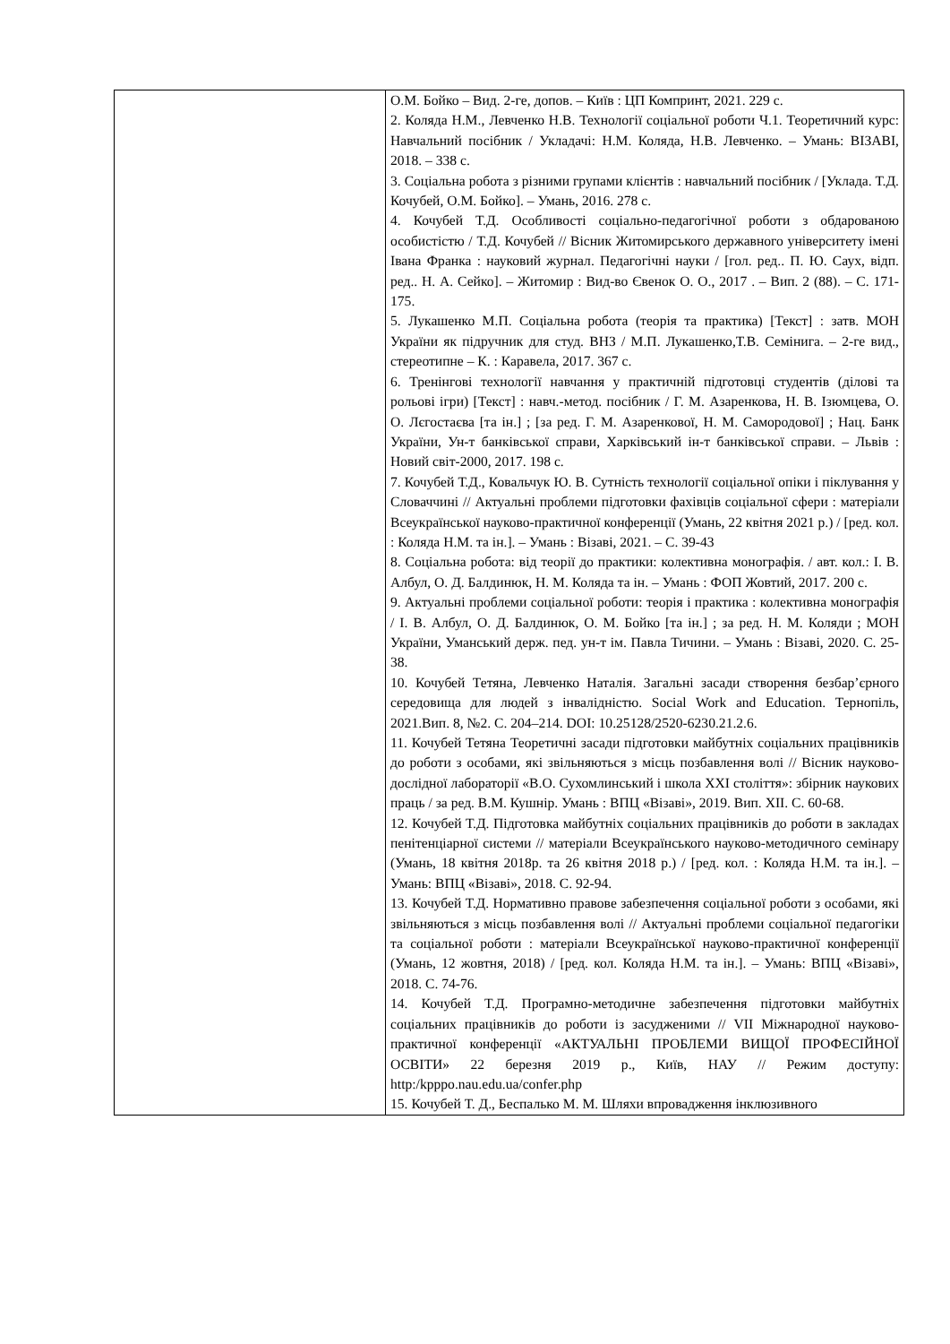| | О.М. Бойко – Вид. 2-ге, допов. – Київ : ЦП Компринт, 2021. 229 с. 2. Коляда Н.М., Левченко Н.В. Технології соціальної роботи Ч.1. Теоретичний курс: Навчальний посібник / Укладачі: Н.М. Коляда, Н.В. Левченко. – Умань: ВІЗАВІ, 2018. – 338 с. 3. Соціальна робота з різними групами клієнтів : навчальний посібник / [Уклада. Т.Д. Кочубей, О.М. Бойко]. – Умань, 2016. 278 с. 4. Кочубей Т.Д. Особливості соціально-педагогічної роботи з обдарованою особистістю / Т.Д. Кочубей // Вісник Житомирського державного університету імені Івана Франка : науковий журнал. Педагогічні науки / [гол. ред.. П. Ю. Саух, відп. ред.. Н. А. Сейко]. – Житомир : Вид-во Євенок О. О., 2017 . – Вип. 2 (88). – С. 171-175. 5. Лукашенко М.П. Соціальна робота (теорія та практика) [Текст] : затв. МОН України як підручник для студ. ВНЗ / М.П. Лукашенко,Т.В. Семінига. – 2-ге вид., стереотипне – К. : Каравела, 2017. 367 с. 6. Тренінгові технології навчання у практичній підготовці студентів (ділові та рольові ігри) [Текст] : навч.-метод. посібник / Г. М. Азаренкова, Н. В. Ізюмцева, О. О. Лєгостаєва [та ін.] ; [за ред. Г. М. Азаренкової, Н. М. Самородової] ; Нац. Банк України, Ун-т банківської справи, Харківський ін-т банківської справи. – Львів : Новий світ-2000, 2017. 198 с. 7. Кочубей Т.Д., Ковальчук Ю. В. Сутність технології соціальної опіки і піклування у Словаччині // Актуальні проблеми підготовки фахівців соціальної сфери : матеріали Всеукраїнської науково-практичної конференції (Умань, 22 квітня 2021 р.) / [ред. кол. : Коляда Н.М. та ін.]. – Умань : Візаві, 2021. – С. 39-43 8. Соціальна робота: від теорії до практики: колективна монографія. / авт. кол.: І. В. Албул, О. Д. Балдинюк, Н. М. Коляда та ін. – Умань : ФОП Жовтий, 2017. 200 с. 9. Актуальні проблеми соціальної роботи: теорія і практика : колективна монографія / І. В. Албул, О. Д. Балдинюк, О. М. Бойко [та ін.] ; за ред. Н. М. Коляди ; МОН України, Уманський держ. пед. ун-т ім. Павла Тичини. – Умань : Візаві, 2020. С. 25-38. 10. Кочубей Тетяна, Левченко Наталія. Загальні засади створення безбар’єрного середовища для людей з інвалідністю. Social Work and Education. Тернопіль, 2021.Вип. 8, №2. С. 204–214. DOI: 10.25128/2520-6230.21.2.6. 11. Кочубей Тетяна Теоретичні засади підготовки майбутніх соціальних працівників до роботи з особами, які звільняються з місць позбавлення волі // Вісник науково-дослідної лабораторії «В.О. Сухомлинський і школа XXI століття»: збірник наукових праць / за ред. В.М. Кушнір. Умань : ВПЦ «Візаві», 2019. Вип. XII. С. 60-68. 12. Кочубей Т.Д. Підготовка майбутніх соціальних працівників до роботи в закладах пенітенціарної системи // матеріали Всеукраїнського науково-методичного семінару (Умань, 18 квітня 2018р. та 26 квітня 2018 р.) / [ред. кол. : Коляда Н.М. та ін.]. – Умань: ВПЦ «Візаві», 2018. С. 92-94. 13. Кочубей Т.Д. Нормативно правове забезпечення соціальної роботи з особами, які звільняються з місць позбавлення волі // Актуальні проблеми соціальної педагогіки та соціальної роботи : матеріали Всеукраїнської науково-практичної конференції (Умань, 12 жовтня, 2018) / [ред. кол. Коляда Н.М. та ін.]. – Умань: ВПЦ «Візаві», 2018. С. 74-76. 14. Кочубей Т.Д. Програмно-методичне забезпечення підготовки майбутніх соціальних працівників до роботи із засудженими // VII Міжнародної науково-практичної конференції «АКТУАЛЬНІ ПРОБЛЕМИ ВИЩОЇ ПРОФЕСІЙНОЇ ОСВІТИ» 22 березня 2019 р., Київ, НАУ // Режим доступу: http:/kpppo.nau.edu.ua/confer.php 15. Кочубей Т. Д., Беспалько М. М. Шляхи впровадження інклюзивного |